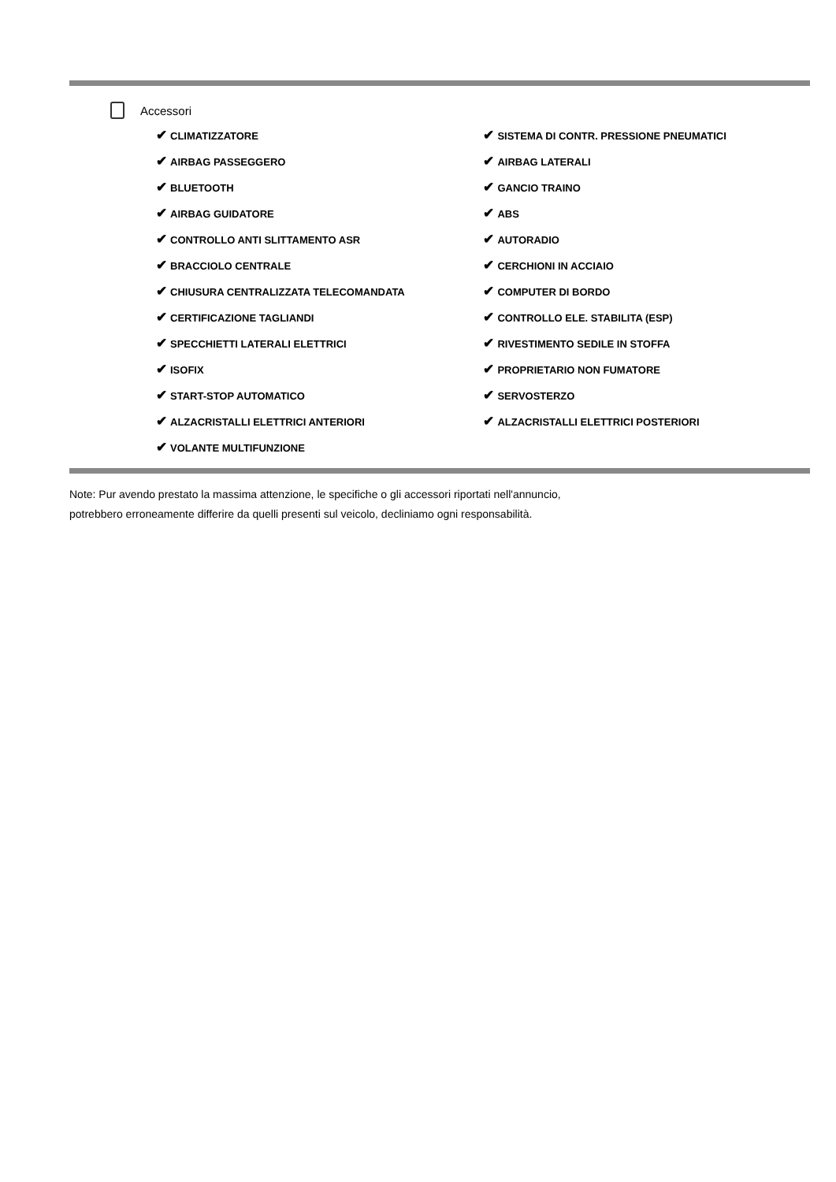Accessori
| ✔ CLIMATIZZATORE | ✔ SISTEMA DI CONTR. PRESSIONE PNEUMATICI |
| ✔ AIRBAG PASSEGGERO | ✔ AIRBAG LATERALI |
| ✔ BLUETOOTH | ✔ GANCIO TRAINO |
| ✔ AIRBAG GUIDATORE | ✔ ABS |
| ✔ CONTROLLO ANTI SLITTAMENTO ASR | ✔ AUTORADIO |
| ✔ BRACCIOLO CENTRALE | ✔ CERCHIONI IN ACCIAIO |
| ✔ CHIUSURA CENTRALIZZATA TELECOMANDATA | ✔ COMPUTER DI BORDO |
| ✔ CERTIFICAZIONE TAGLIANDI | ✔ CONTROLLO ELE. STABILITA (ESP) |
| ✔ SPECCHIETTI LATERALI ELETTRICI | ✔ RIVESTIMENTO SEDILE IN STOFFA |
| ✔ ISOFIX | ✔ PROPRIETARIO NON FUMATORE |
| ✔ START-STOP AUTOMATICO | ✔ SERVOSTERZO |
| ✔ ALZACRISTALLI ELETTRICI ANTERIORI | ✔ ALZACRISTALLI ELETTRICI POSTERIORI |
| ✔ VOLANTE MULTIFUNZIONE | |
Note: Pur avendo prestato la massima attenzione, le specifiche o gli accessori riportati nell'annuncio,
potrebbero erroneamente differire da quelli presenti sul veicolo, decliniamo ogni responsabilità.